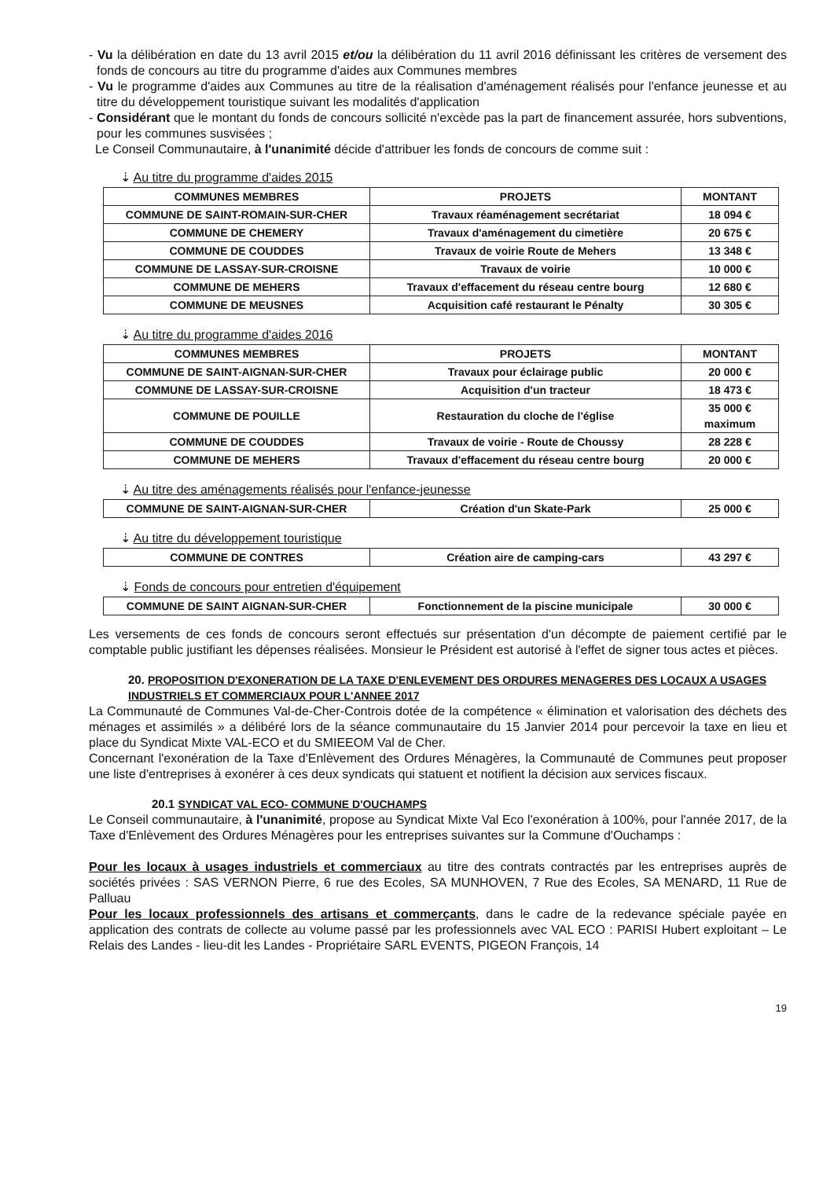- Vu la délibération en date du 13 avril 2015 et/ou la délibération du 11 avril 2016 définissant les critères de versement des fonds de concours au titre du programme d'aides aux Communes membres
- Vu le programme d'aides aux Communes au titre de la réalisation d'aménagement réalisés pour l'enfance jeunesse et au titre du développement touristique suivant les modalités d'application
- Considérant que le montant du fonds de concours sollicité n'excède pas la part de financement assurée, hors subventions, pour les communes susvisées ;
Le Conseil Communautaire, à l'unanimité décide d'attribuer les fonds de concours de comme suit :
⇣ Au titre du programme d'aides 2015
| COMMUNES MEMBRES | PROJETS | MONTANT |
| --- | --- | --- |
| COMMUNE DE SAINT-ROMAIN-SUR-CHER | Travaux réaménagement secrétariat | 18 094 € |
| COMMUNE DE CHEMERY | Travaux d'aménagement du cimetière | 20 675 € |
| COMMUNE DE COUDDES | Travaux de voirie Route de Mehers | 13 348 € |
| COMMUNE DE LASSAY-SUR-CROISNE | Travaux de voirie | 10 000 € |
| COMMUNE DE MEHERS | Travaux d'effacement du réseau centre bourg | 12 680 € |
| COMMUNE DE MEUSNES | Acquisition café restaurant le Pénalty | 30 305 € |
⇣ Au titre du programme d'aides 2016
| COMMUNES MEMBRES | PROJETS | MONTANT |
| --- | --- | --- |
| COMMUNE DE SAINT-AIGNAN-SUR-CHER | Travaux pour éclairage public | 20 000 € |
| COMMUNE DE LASSAY-SUR-CROISNE | Acquisition d'un tracteur | 18 473 € |
| COMMUNE DE POUILLE | Restauration du cloche de l'église | 35 000 € maximum |
| COMMUNE DE COUDDES | Travaux de voirie - Route de Choussy | 28 228 € |
| COMMUNE DE MEHERS | Travaux d'effacement du réseau centre bourg | 20 000 € |
⇣ Au titre des aménagements réalisés pour l'enfance-jeunesse
| COMMUNE DE SAINT-AIGNAN-SUR-CHER | Création d'un Skate-Park | 25 000 € |
⇣ Au titre du développement touristique
| COMMUNE DE CONTRES | Création aire de camping-cars | 43 297 € |
⇣ Fonds de concours pour entretien d'équipement
| COMMUNE DE SAINT AIGNAN-SUR-CHER | Fonctionnement de la piscine municipale | 30 000 € |
Les versements de ces fonds de concours seront effectués sur présentation d'un décompte de paiement certifié par le comptable public justifiant les dépenses réalisées. Monsieur le Président est autorisé à l'effet de signer tous actes et pièces.
20. PROPOSITION D'EXONERATION DE LA TAXE D'ENLEVEMENT DES ORDURES MENAGERES DES LOCAUX A USAGES INDUSTRIELS ET COMMERCIAUX POUR L'ANNEE 2017
La Communauté de Communes Val-de-Cher-Controis dotée de la compétence « élimination et valorisation des déchets des ménages et assimilés » a délibéré lors de la séance communautaire du 15 Janvier 2014 pour percevoir la taxe en lieu et place du Syndicat Mixte VAL-ECO et du SMIEEOM Val de Cher.
Concernant l'exonération de la Taxe d'Enlèvement des Ordures Ménagères, la Communauté de Communes peut proposer une liste d'entreprises à exonérer à ces deux syndicats qui statuent et notifient la décision aux services fiscaux.
20.1 SYNDICAT VAL ECO- COMMUNE D'OUCHAMPS
Le Conseil communautaire, à l'unanimité, propose au Syndicat Mixte Val Eco l'exonération à 100%, pour l'année 2017, de la Taxe d'Enlèvement des Ordures Ménagères pour les entreprises suivantes sur la Commune d'Ouchamps :
Pour les locaux à usages industriels et commerciaux au titre des contrats contractés par les entreprises auprès de sociétés privées : SAS VERNON Pierre, 6 rue des Ecoles, SA MUNHOVEN, 7 Rue des Ecoles, SA MENARD, 11 Rue de Palluau
Pour les locaux professionnels des artisans et commerçants, dans le cadre de la redevance spéciale payée en application des contrats de collecte au volume passé par les professionnels avec VAL ECO : PARISI Hubert exploitant – Le Relais des Landes - lieu-dit les Landes - Propriétaire SARL EVENTS, PIGEON François, 14
19